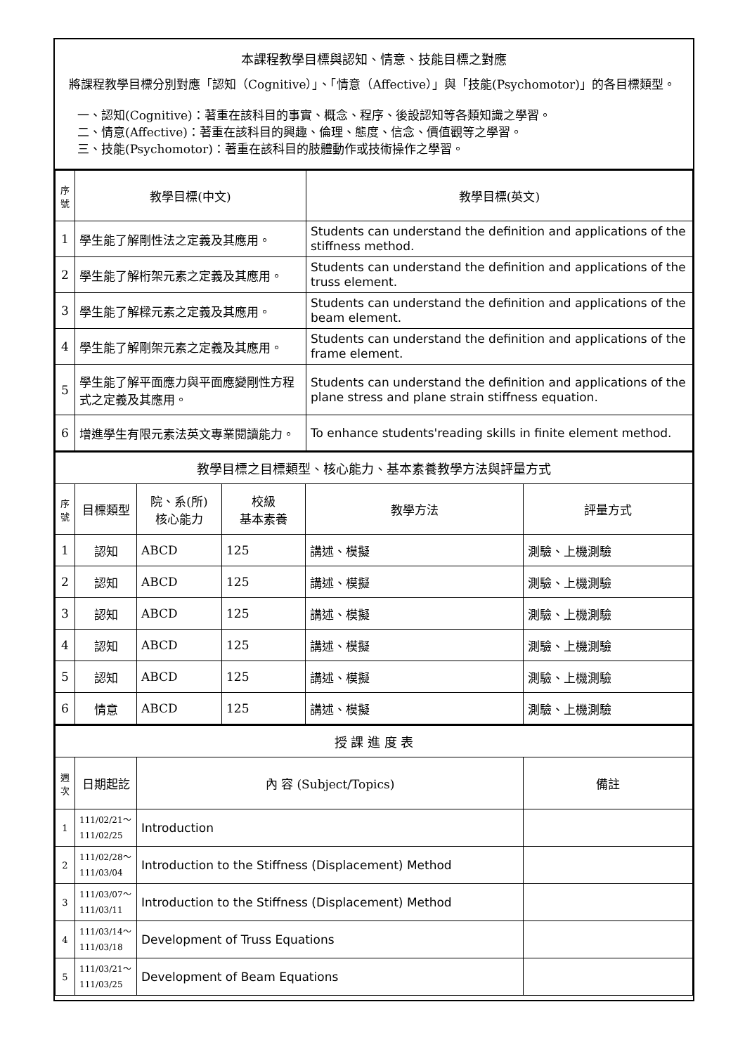本課程教學目標與認知、情意、技能目標之對應
將課程教學目標分別對應「認知（Cognitive）」、「情意（Affective）」與「技能(Psychomotor)」的各目標類型。
一、認知(Cognitive)：著重在該科目的事實、概念、程序、後設認知等各類知識之學習。
二、情意(Affective)：著重在該科目的興趣、倫理、態度、信念、價值觀等之學習。
三、技能(Psychomotor)：著重在該科目的肢體動作或技術操作之學習。
| 序號 | 教學目標(中文) | 教學目標(英文) |
| --- | --- | --- |
| 1 | 學生能了解剛性法之定義及其應用。 | Students can understand the definition and applications of the stiffness method. |
| 2 | 學生能了解桁架元素之定義及其應用。 | Students can understand the definition and applications of the truss element. |
| 3 | 學生能了解樑元素之定義及其應用。 | Students can understand the definition and applications of the beam element. |
| 4 | 學生能了解剛架元素之定義及其應用。 | Students can understand the definition and applications of the frame element. |
| 5 | 學生能了解平面應力與平面應變剛性方程式之定義及其應用。 | Students can understand the definition and applications of the plane stress and plane strain stiffness equation. |
| 6 | 增進學生有限元素法英文專業閱讀能力。 | To enhance students'reading skills in finite element method. |
| 教學目標之目標類型、核心能力、基本素養教學方法與評量方式 | | | | | |
| 序號 | 目標類型 | 院、系(所) 核心能力 | 校級 基本素養 | 教學方法 | 評量方式 |
| 1 | 認知 | ABCD | 125 | 講述、模擬 | 測驗、上機測驗 |
| 2 | 認知 | ABCD | 125 | 講述、模擬 | 測驗、上機測驗 |
| 3 | 認知 | ABCD | 125 | 講述、模擬 | 測驗、上機測驗 |
| 4 | 認知 | ABCD | 125 | 講述、模擬 | 測驗、上機測驗 |
| 5 | 認知 | ABCD | 125 | 講述、模擬 | 測驗、上機測驗 |
| 6 | 情意 | ABCD | 125 | 講述、模擬 | 測驗、上機測驗 |
| 授 課 進 度 表 | | | |
| 週次 | 日期起訖 | 內 容 (Subject/Topics) | 備註 |
| 1 | 111/02/21～ 111/02/25 | Introduction | |
| 2 | 111/02/28～ 111/03/04 | Introduction to the Stiffness (Displacement) Method | |
| 3 | 111/03/07～ 111/03/11 | Introduction to the Stiffness (Displacement) Method | |
| 4 | 111/03/14～ 111/03/18 | Development of Truss Equations | |
| 5 | 111/03/21～ 111/03/25 | Development of Beam Equations | |